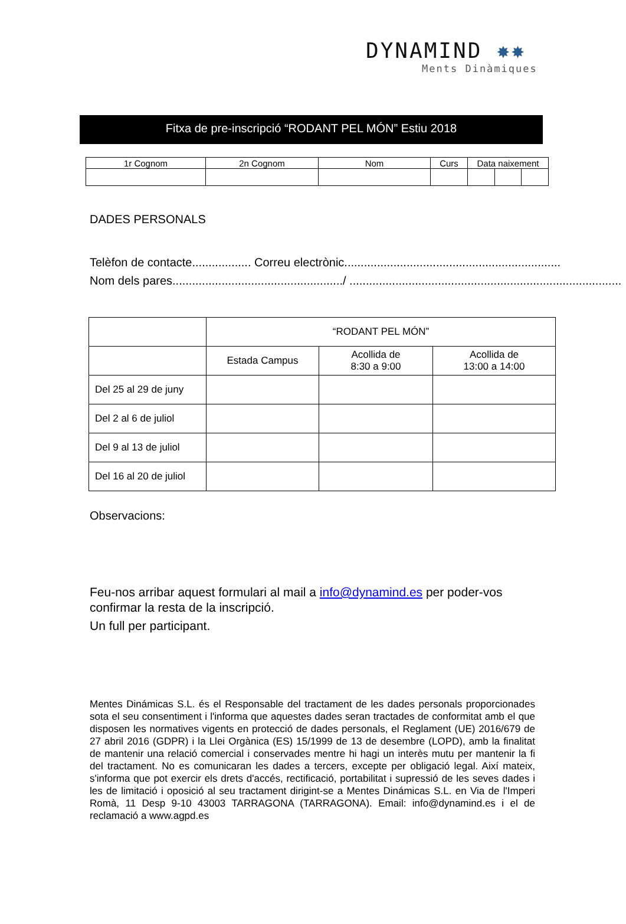DYNAMIND ✸✸
Ments Dinàmiques
Fitxa de pre-inscripció “RODANT PEL MÓN” Estiu 2018
| 1r Cognom | 2n Cognom | Nom | Curs | Data naixement | | |
DADES PERSONALS
Telèfon de contacte.................. Correu electrònic..................................................................
Nom dels pares..................................................../ ...................................................................................
| | “RODANT PEL MÓN” | | |
| | Estada Campus | Acollida de 8:30 a 9:00 | Acollida de 13:00 a 14:00 |
| Del 25 al 29 de juny | | | |
| Del 2 al 6 de juliol | | | |
| Del 9 al 13 de juliol | | | |
| Del 16 al 20 de juliol | | | |
Observacions:
Feu-nos arribar aquest formulari al mail a info@dynamind.es per poder-vos confirmar la resta de la inscripció.
Un full per participant.
Mentes Dinámicas S.L. és el Responsable del tractament de les dades personals proporcionades sota el seu consentiment i l'informa que aquestes dades seran tractades de conformitat amb el que disposen les normatives vigents en protecció de dades personals, el Reglament (UE) 2016/679 de 27 abril 2016 (GDPR) i la Llei Orgànica (ES) 15/1999 de 13 de desembre (LOPD), amb la finalitat de mantenir una relació comercial i conservades mentre hi hagi un interès mutu per mantenir la fi del tractament. No es comunicaran les dades a tercers, excepte per obligació legal. Així mateix, s'informa que pot exercir els drets d'accés, rectificació, portabilitat i supressió de les seves dades i les de limitació i oposició al seu tractament dirigint-se a Mentes Dinámicas S.L. en Via de l'Imperi Romà, 11 Desp 9-10 43003 TARRAGONA (TARRAGONA). Email: info@dynamind.es i el de reclamació a www.agpd.es